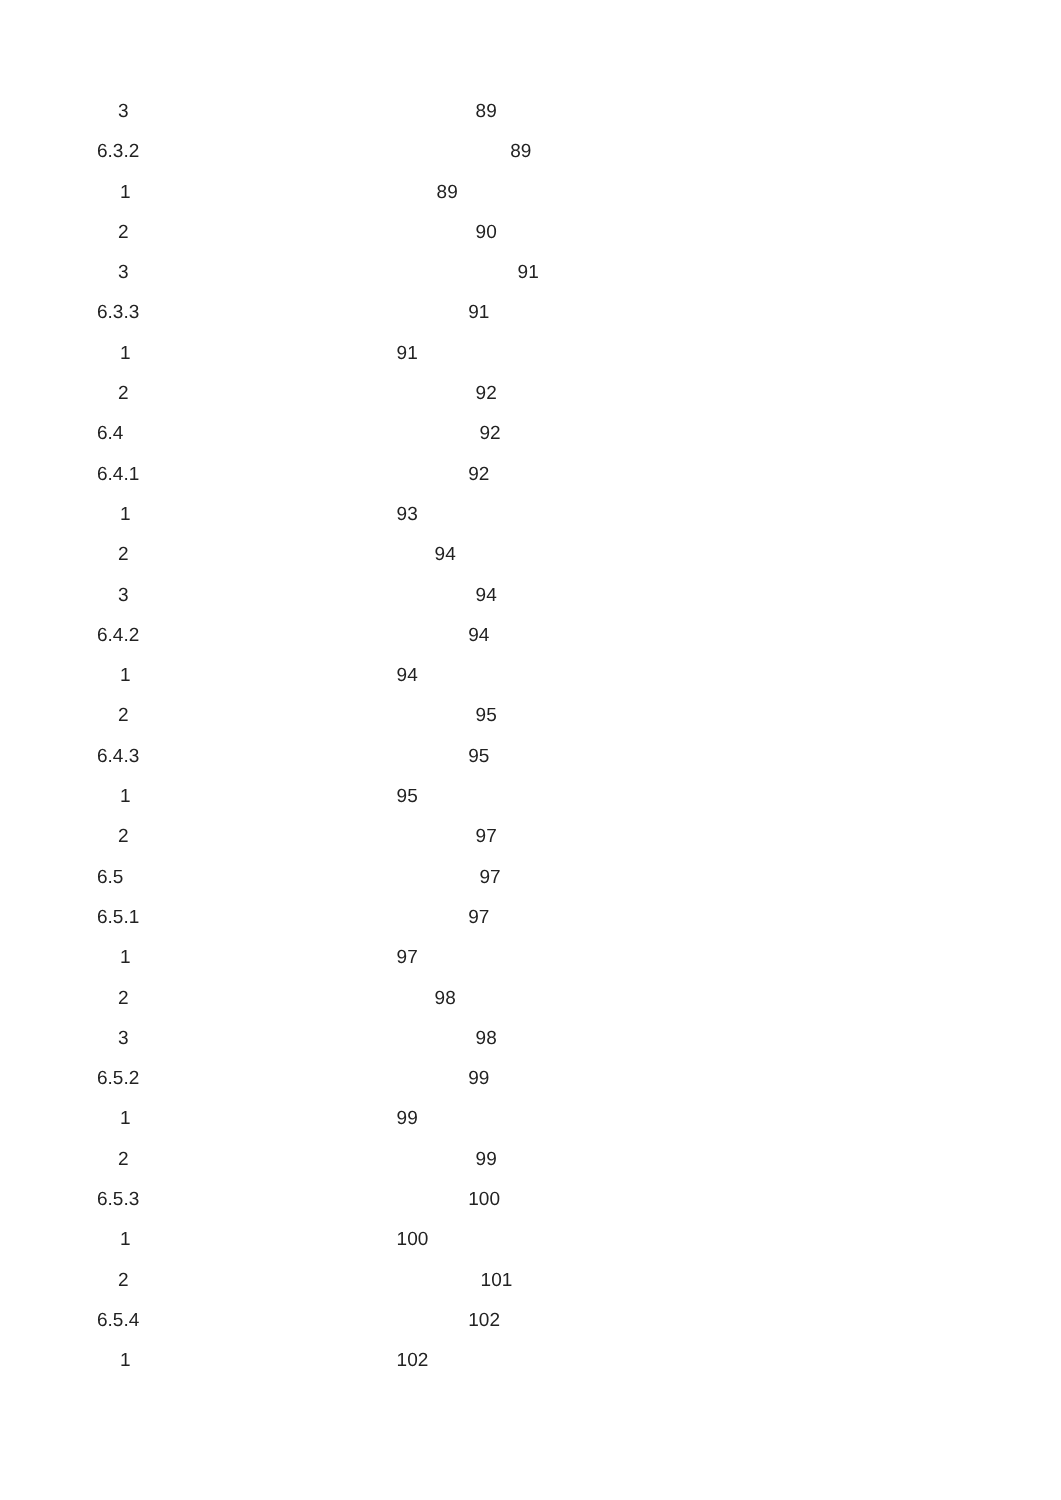3 89
6.3.2 89
1 89
2 90
3 91
6.3.3 91
1 91
2 92
6.4 92
6.4.1 92
1 93
2 94
3 94
6.4.2 94
1 94
2 95
6.4.3 95
1 95
2 97
6.5 97
6.5.1 97
1 97
2 98
3 98
6.5.2 99
1 99
2 99
6.5.3 100
1 100
2 101
6.5.4 102
1 102